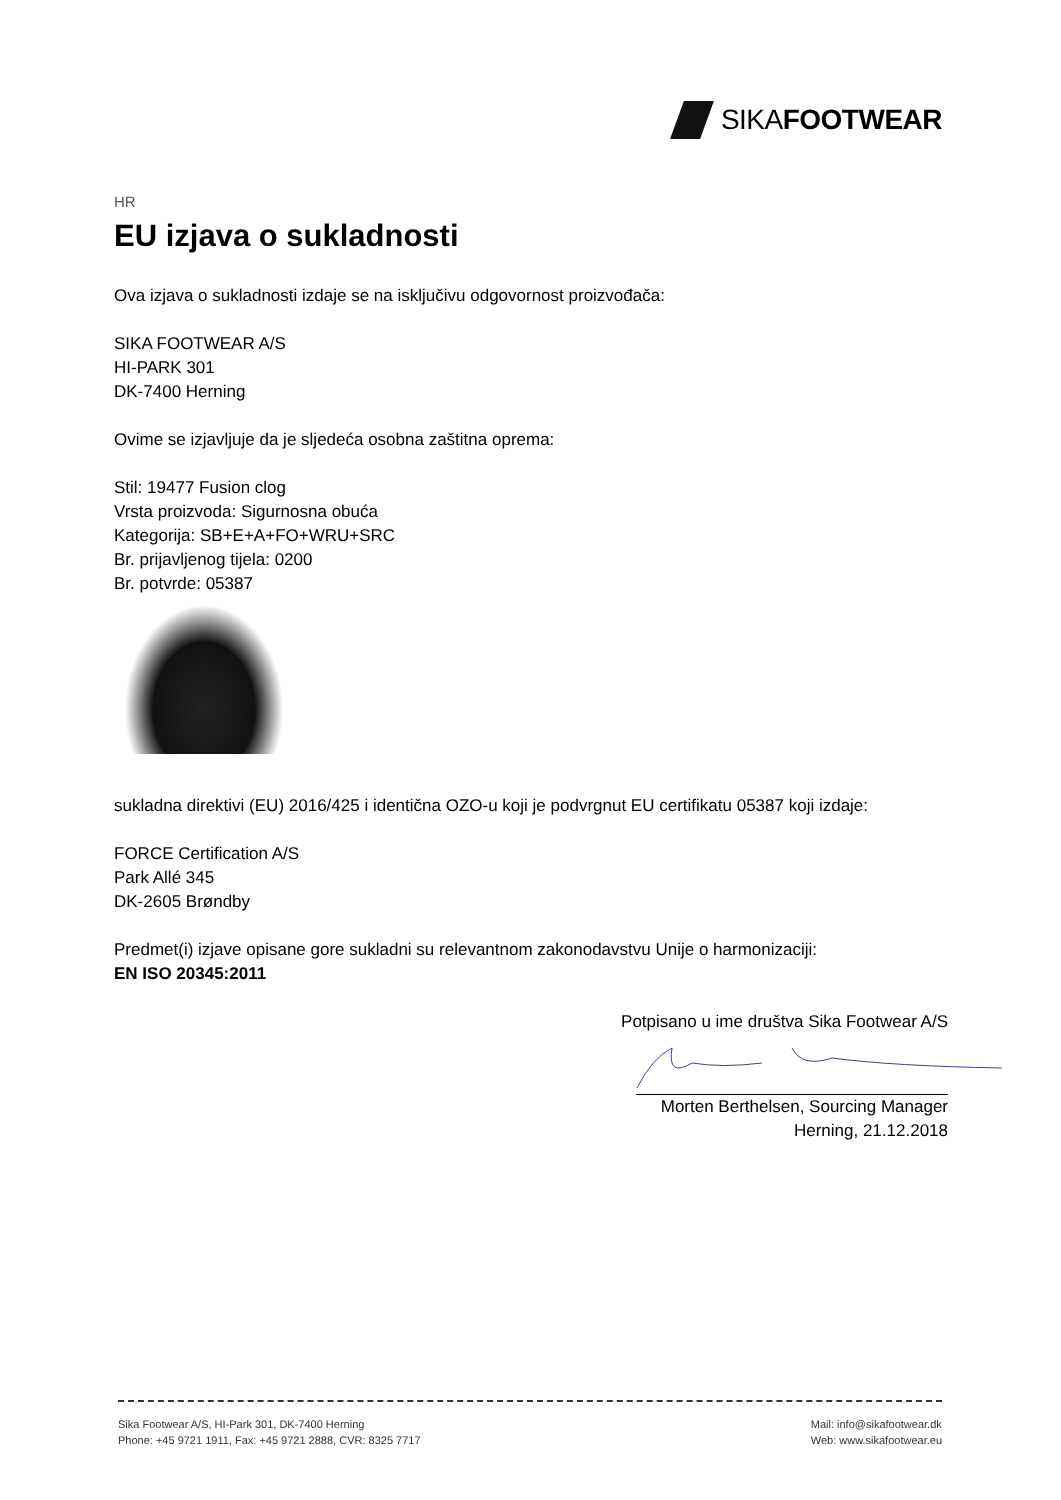SIKAFOOTWEAR
HR
EU izjava o sukladnosti
Ova izjava o sukladnosti izdaje se na isključivu odgovornost proizvođača:
SIKA FOOTWEAR A/S
HI-PARK 301
DK-7400 Herning
Ovime se izjavljuje da je sljedeća osobna zaštitna oprema:
Stil: 19477 Fusion clog
Vrsta proizvoda: Sigurnosna obuća
Kategorija: SB+E+A+FO+WRU+SRC
Br. prijavljenog tijela: 0200
Br. potvrde: 05387
sukladna direktivi (EU) 2016/425 i identična OZO-u koji je podvrgnut EU certifikatu 05387 koji izdaje:
FORCE Certification A/S
Park Allé 345
DK-2605 Brøndby
Predmet(i) izjave opisane gore sukladni su relevantnom zakonodavstvu Unije o harmonizaciji:
EN ISO 20345:2011
Potpisano u ime društva Sika Footwear A/S
Morten Berthelsen, Sourcing Manager
Herning, 21.12.2018
Sika Footwear A/S, HI-Park 301, DK-7400 Herning
Phone: +45 9721 1911, Fax: +45 9721 2888, CVR: 8325 7717
Mail: info@sikafootwear.dk
Web: www.sikafootwear.eu